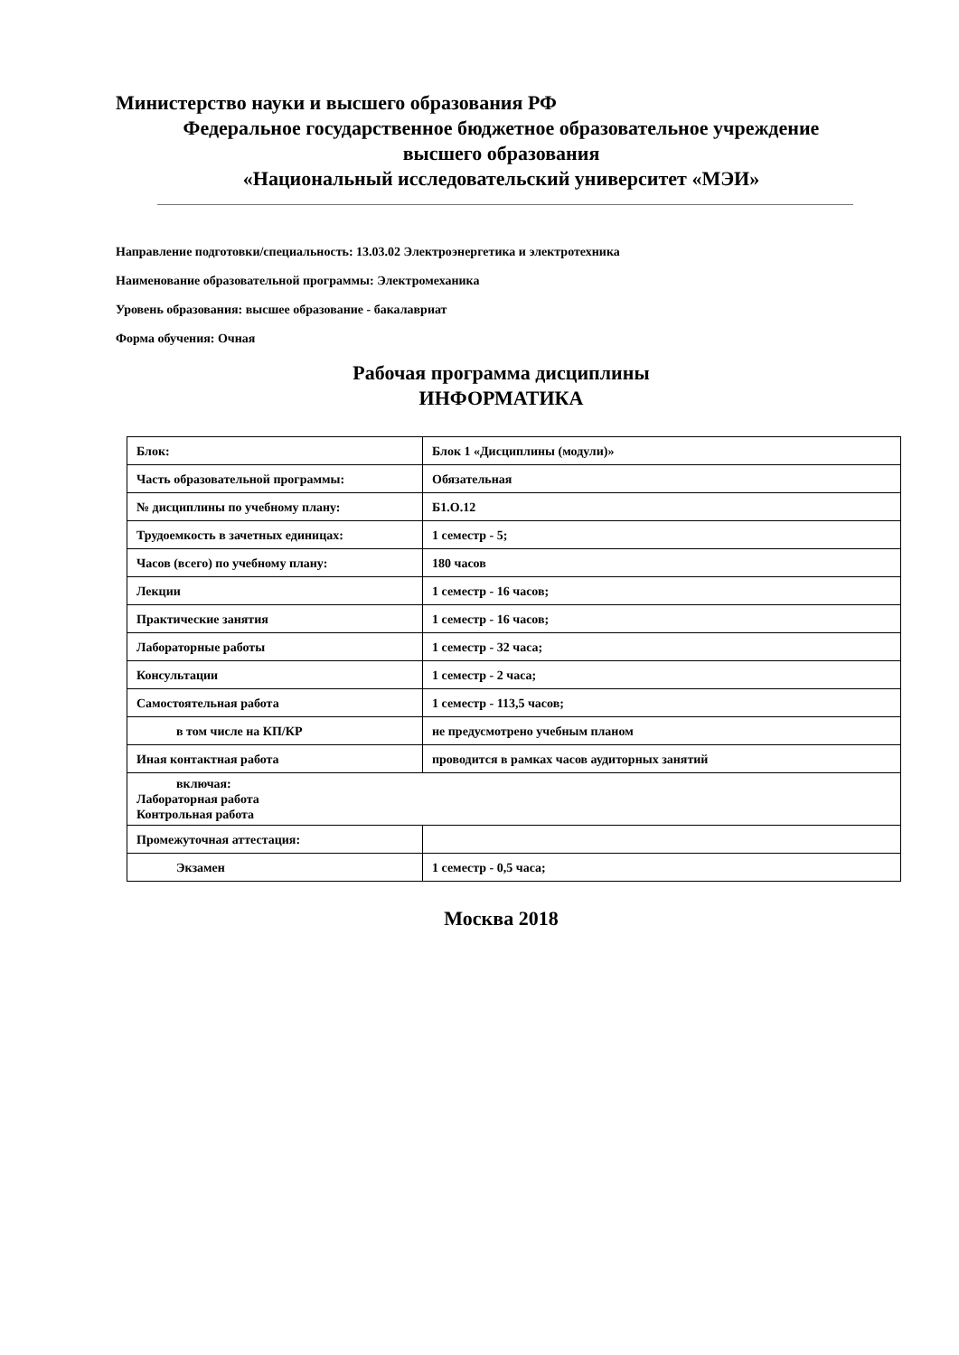Министерство науки и высшего образования РФ
Федеральное государственное бюджетное образовательное учреждение
высшего образования
«Национальный исследовательский университет «МЭИ»
Направление подготовки/специальность: 13.03.02 Электроэнергетика и электротехника
Наименование образовательной программы: Электромеханика
Уровень образования: высшее образование - бакалавриат
Форма обучения: Очная
Рабочая программа дисциплины
ИНФОРМАТИКА
| Блок: | Блок 1 «Дисциплины (модули)» |
| Часть образовательной программы: | Обязательная |
| № дисциплины по учебному плану: | Б1.О.12 |
| Трудоемкость в зачетных единицах: | 1 семестр - 5; |
| Часов (всего) по учебному плану: | 180 часов |
| Лекции | 1 семестр - 16 часов; |
| Практические занятия | 1 семестр - 16 часов; |
| Лабораторные работы | 1 семестр - 32 часа; |
| Консультации | 1 семестр - 2 часа; |
| Самостоятельная работа | 1 семестр - 113,5 часов; |
| в том числе на КП/КР | не предусмотрено учебным планом |
| Иная контактная работа | проводится в рамках часов аудиторных занятий |
| включая: Лабораторная работа Контрольная работа | |
| Промежуточная аттестация: | |
| Экзамен | 1 семестр - 0,5 часа; |
Москва 2018